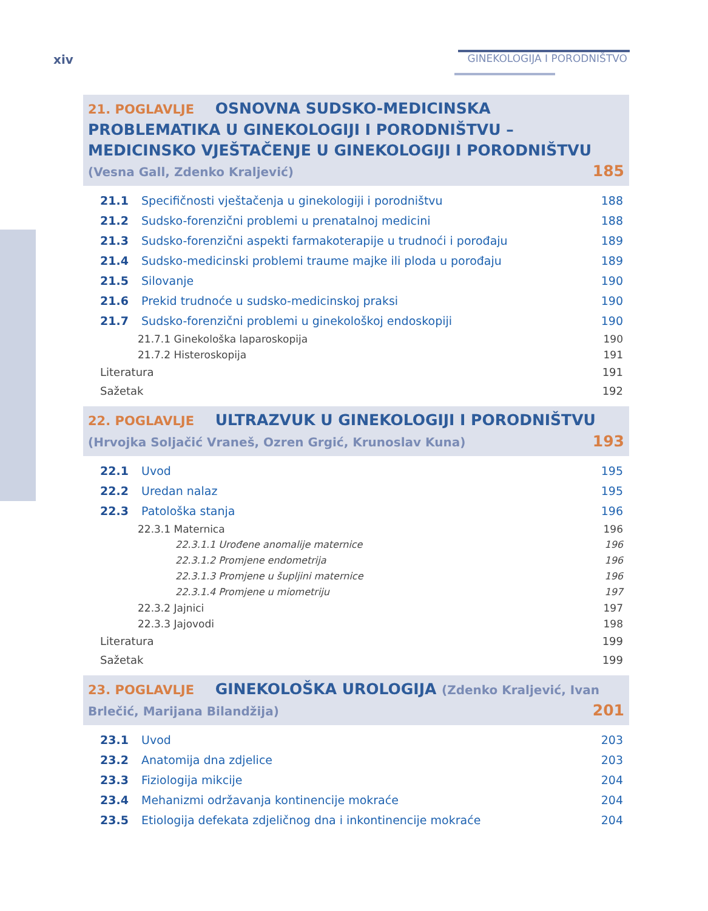xiv GINEKOLOGIJA I PORODNIŠTVO
21. POGLAVLJE OSNOVNA SUDSKO-MEDICINSKA PROBLEMATIKA U GINEKOLOGIJI I PORODNIŠTVU – MEDICINSKO VJEŠTAČENJE U GINEKOLOGIJI I PORODNIŠTVU (Vesna Gall, Zdenko Kraljević) 185
21.1 Specifičnosti vještačenja u ginekologiji i porodništvu 188
21.2 Sudsko-forenzični problemi u prenatalnoj medicini 188
21.3 Sudsko-forenzični aspekti farmakoterapije u trudnoći i porođaju 189
21.4 Sudsko-medicinski problemi traume majke ili ploda u porođaju 189
21.5 Silovanje 190
21.6 Prekid trudnoće u sudsko-medicinskoj praksi 190
21.7 Sudsko-forenzični problemi u ginekološkoj endoskopiji 190
21.7.1 Ginekološka laparoskopija 190
21.7.2 Histeroskopija 191
Literatura 191
Sažetak 192
22. POGLAVLJE ULTRAZVUK U GINEKOLOGIJI I PORODNIŠTVU
(Hrvojka Soljačić Vraneš, Ozren Grgić, Krunoslav Kuna) 193
22.1 Uvod 195
22.2 Uredan nalaz 195
22.3 Patološka stanja 196
22.3.1 Maternica 196
22.3.1.1 Urođene anomalije maternice 196
22.3.1.2 Promjene endometrija 196
22.3.1.3 Promjene u šupljini maternice 196
22.3.1.4 Promjene u miometriju 197
22.3.2 Jajnici 197
22.3.3 Jajovodi 198
Literatura 199
Sažetak 199
23. POGLAVLJE GINEKOLOŠKA UROLOGIJA (Zdenko Kraljević, Ivan Brlečić, Marijana Bilandžija) 201
23.1 Uvod 203
23.2 Anatomija dna zdjelice 203
23.3 Fiziologija mikcije 204
23.4 Mehanizmi održavanja kontinencije mokraće 204
23.5 Etiologija defekata zdjeličnog dna i inkontinencije mokraće 204